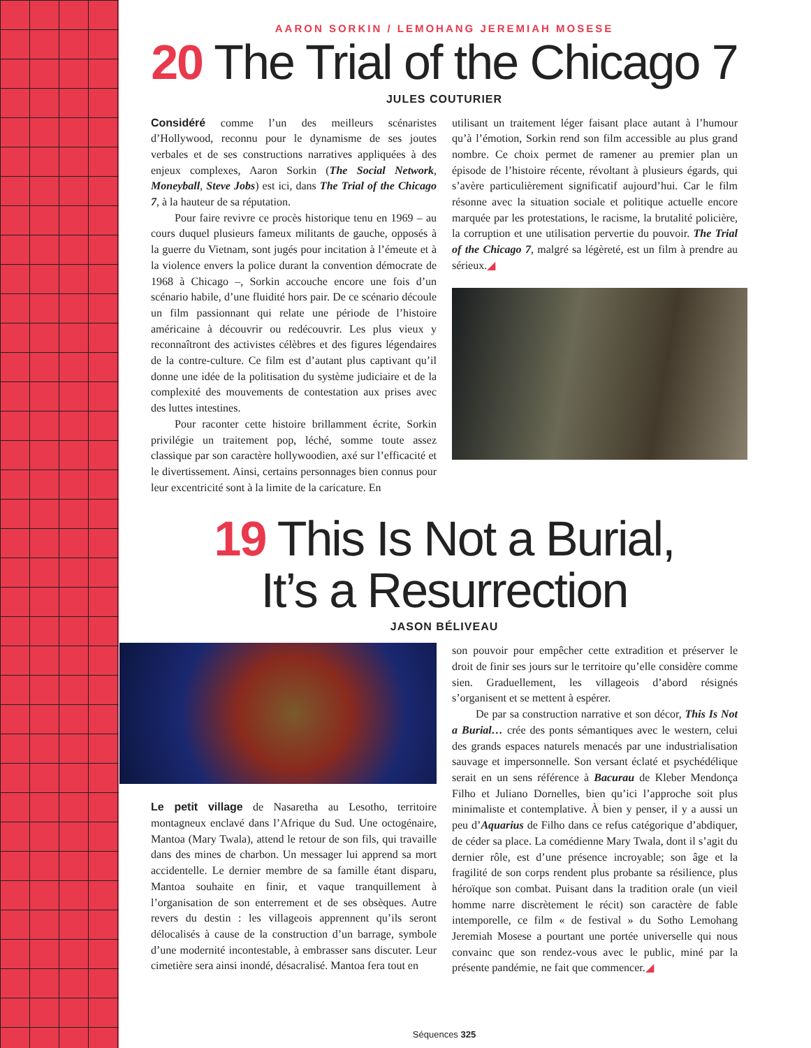AARON SORKIN / LEMOHANG JEREMIAH MOSESE
20 The Trial of the Chicago 7
JULES COUTURIER
Considéré comme l’un des meilleurs scénaristes d’Hollywood, reconnu pour le dynamisme de ses joutes verbales et de ses constructions narratives appliquées à des enjeux complexes, Aaron Sorkin (The Social Network, Moneyball, Steve Jobs) est ici, dans The Trial of the Chicago 7, à la hauteur de sa réputation.
Pour faire revivre ce procès historique tenu en 1969 – au cours duquel plusieurs fameux militants de gauche, opposés à la guerre du Vietnam, sont jugés pour incitation à l’émeute et à la violence envers la police durant la convention démocrate de 1968 à Chicago –, Sorkin accouche encore une fois d’un scénario habile, d’une fluidité hors pair. De ce scénario découle un film passionnant qui relate une période de l’histoire américaine à découvrir ou redécouvrir. Les plus vieux y reconnaîtront des activistes célèbres et des figures légendaires de la contre-culture. Ce film est d’autant plus captivant qu’il donne une idée de la politisation du système judiciaire et de la complexité des mouvements de contestation aux prises avec des luttes intestines.
Pour raconter cette histoire brillamment écrite, Sorkin privilégie un traitement pop, léché, somme toute assez classique par son caractère hollywoodien, axé sur l’efficacité et le divertissement. Ainsi, certains personnages bien connus pour leur excentricité sont à la limite de la caricature. En
utilisant un traitement léger faisant place autant à l’humour qu’à l’émotion, Sorkin rend son film accessible au plus grand nombre. Ce choix permet de ramener au premier plan un épisode de l’histoire récente, révoltant à plusieurs égards, qui s’avère particulièrement significatif aujourd’hui. Car le film résonne avec la situation sociale et politique actuelle encore marquée par les protestations, le racisme, la brutalité policière, la corruption et une utilisation pervertie du pouvoir. The Trial of the Chicago 7, malgré sa légèreté, est un film à prendre au sérieux.◢
19 This Is Not a Burial,
It’s a Resurrection
JASON BÉLIVEAU
Le petit village de Nasaretha au Lesotho, territoire montagneux enclavé dans l’Afrique du Sud. Une octogénaire, Mantoa (Mary Twala), attend le retour de son fils, qui travaille dans des mines de charbon. Un messager lui apprend sa mort accidentelle. Le dernier membre de sa famille étant disparu, Mantoa souhaite en finir, et vaque tranquillement à l’organisation de son enterrement et de ses obsèques. Autre revers du destin : les villageois apprennent qu’ils seront délocalisés à cause de la construction d’un barrage, symbole d’une modernité incontestable, à embrasser sans discuter. Leur cimetière sera ainsi inondé, désacralisé. Mantoa fera tout en
son pouvoir pour empêcher cette extradition et préserver le droit de finir ses jours sur le territoire qu’elle considère comme sien. Graduellement, les villageois d’abord résignés s’organisent et se mettent à espérer.
De par sa construction narrative et son décor, This Is Not a Burial… crée des ponts sémantiques avec le western, celui des grands espaces naturels menacés par une industrialisation sauvage et impersonnelle. Son versant éclaté et psychédélique serait en un sens référence à Bacurau de Kleber Mendonça Filho et Juliano Dornelles, bien qu’ici l’approche soit plus minimaliste et contemplative. À bien y penser, il y a aussi un peu d’Aquarius de Filho dans ce refus catégorique d’abdiquer, de céder sa place. La comédienne Mary Twala, dont il s’agit du dernier rôle, est d’une présence incroyable; son âge et la fragilité de son corps rendent plus probante sa résilience, plus héroïque son combat. Puisant dans la tradition orale (un vieil homme narre discrètement le récit) son caractère de fable intemporelle, ce film « de festival » du Sotho Lemohang Jeremiah Mosese a pourtant une portée universelle qui nous convainc que son rendez-vous avec le public, miné par la présente pandémie, ne fait que commencer.◢
Séquences 325